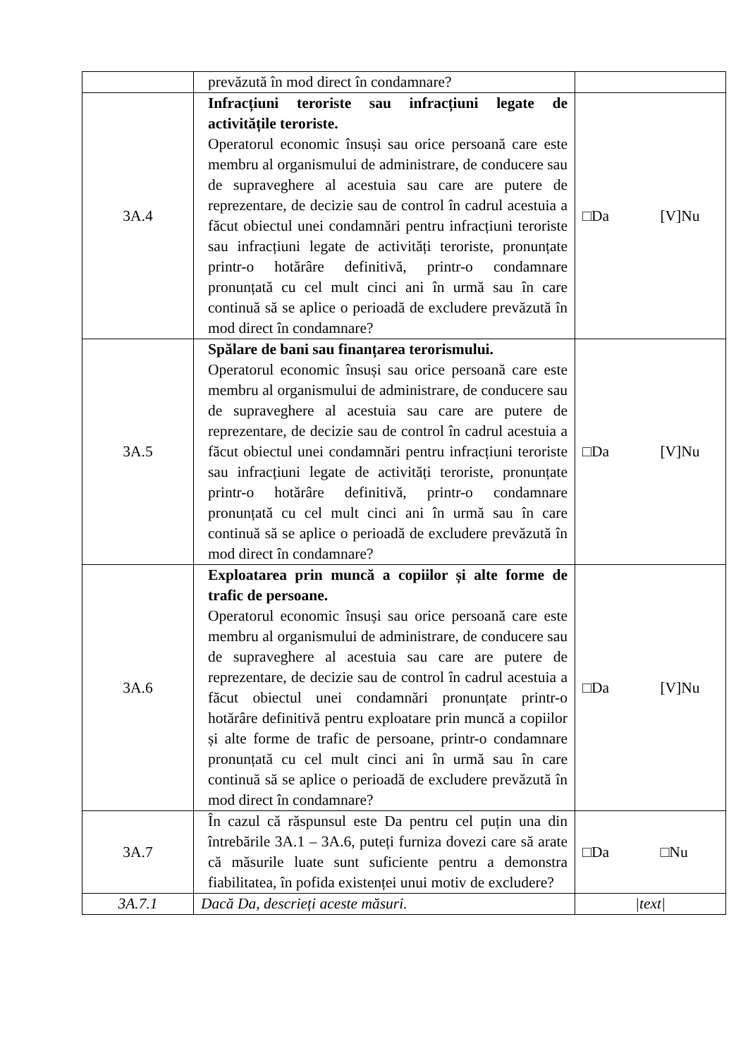| | prevăzută în mod direct în condamnare? | |
| 3A.4 | Infracțiuni teroriste sau infracțiuni legate de activitățile teroriste. Operatorul economic însuși sau orice persoană care este membru al organismului de administrare, de conducere sau de supraveghere al acestuia sau care are putere de reprezentare, de decizie sau de control în cadrul acestuia a făcut obiectul unei condamnări pentru infracțiuni teroriste sau infracțiuni legate de activități teroriste, pronunțate printr-o hotărâre definitivă, printr-o condamnare pronunțată cu cel mult cinci ani în urmă sau în care continuă să se aplice o perioadă de excludere prevăzută în mod direct în condamnare? | □Da [V]Nu |
| 3A.5 | Spălare de bani sau finanțarea terorismului. Operatorul economic însuși sau orice persoană care este membru al organismului de administrare, de conducere sau de supraveghere al acestuia sau care are putere de reprezentare, de decizie sau de control în cadrul acestuia a făcut obiectul unei condamnări pentru infracțiuni teroriste sau infracțiuni legate de activități teroriste, pronunțate printr-o hotărâre definitivă, printr-o condamnare pronunțată cu cel mult cinci ani în urmă sau în care continuă să se aplice o perioadă de excludere prevăzută în mod direct în condamnare? | □Da [V]Nu |
| 3A.6 | Exploatarea prin muncă a copiilor și alte forme de trafic de persoane. Operatorul economic însuși sau orice persoană care este membru al organismului de administrare, de conducere sau de supraveghere al acestuia sau care are putere de reprezentare, de decizie sau de control în cadrul acestuia a făcut obiectul unei condamnări pronunțate printr-o hotărâre definitivă pentru exploatare prin muncă a copiilor și alte forme de trafic de persoane, printr-o condamnare pronunțată cu cel mult cinci ani în urmă sau în care continuă să se aplice o perioadă de excludere prevăzută în mod direct în condamnare? | □Da [V]Nu |
| 3A.7 | În cazul că răspunsul este Da pentru cel puțin una din întrebările 3A.1 – 3A.6, puteți furniza dovezi care să arate că măsurile luate sunt suficiente pentru a demonstra fiabilitatea, în pofida existenței unui motiv de excludere? | □Da □Nu |
| 3A.7.1 | Dacă Da, descrieți aceste măsuri. | /text/ |